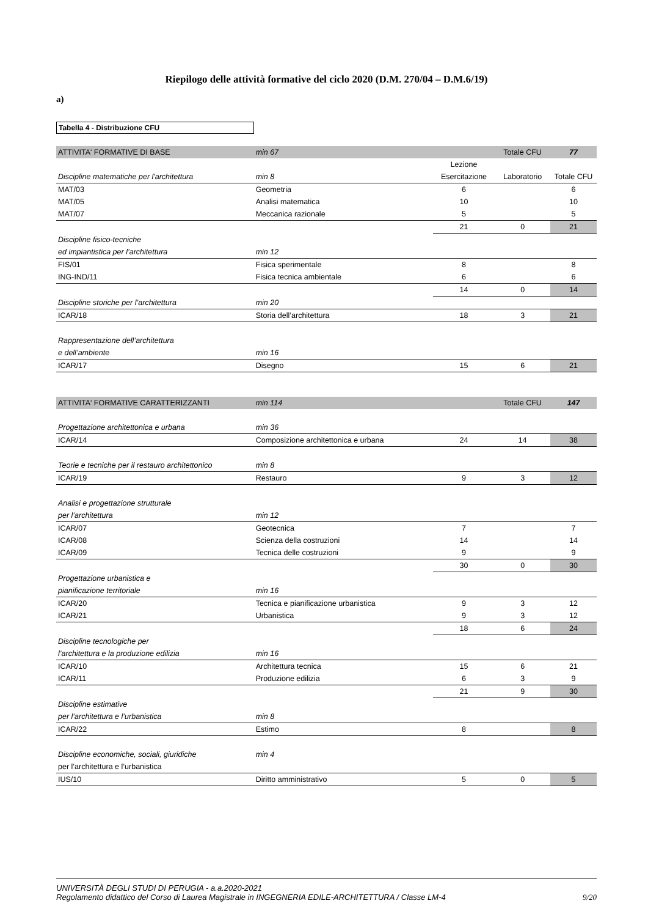Riepilogo delle attività formative del ciclo 2020 (D.M. 270/04 – D.M.6/19)
a)
Tabella 4 - Distribuzione CFU
| ATTIVITA' FORMATIVE DI BASE | min 67 | | Totale CFU | 77 |
| | | Lezione | | |
| Discipline matematiche per l'architettura | min 8 | Esercitazione | Laboratorio | Totale CFU |
| MAT/03 | Geometria | 6 | | 6 |
| MAT/05 | Analisi matematica | 10 | | 10 |
| MAT/07 | Meccanica razionale | 5 | | 5 |
| | | 21 | 0 | 21 |
| Discipline fisico-tecniche | | | | |
| ed impiantistica per l’architettura | min 12 | | | |
| FIS/01 | Fisica sperimentale | 8 | | 8 |
| ING-IND/11 | Fisica tecnica ambientale | 6 | | 6 |
| | | 14 | 0 | 14 |
| Discipline storiche per l’architettura | min 20 | | | |
| ICAR/18 | Storia dell’architettura | 18 | 3 | 21 |
| Rappresentazione dell’architettura | | | | |
| e dell’ambiente | min 16 | | | |
| ICAR/17 | Disegno | 15 | 6 | 21 |
| ATTIVITA' FORMATIVE CARATTERIZZANTI | min 114 | | Totale CFU | 147 |
| Progettazione architettonica e urbana | min 36 | | | |
| ICAR/14 | Composizione architettonica e urbana | 24 | 14 | 38 |
| Teorie e tecniche per il restauro architettonico | min 8 | | | |
| ICAR/19 | Restauro | 9 | 3 | 12 |
| Analisi e progettazione strutturale | | | | |
| per l’architettura | min 12 | | | |
| ICAR/07 | Geotecnica | 7 | | 7 |
| ICAR/08 | Scienza della costruzioni | 14 | | 14 |
| ICAR/09 | Tecnica delle costruzioni | 9 | | 9 |
| | | 30 | 0 | 30 |
| Progettazione urbanistica e | | | | |
| pianificazione territoriale | min 16 | | | |
| ICAR/20 | Tecnica e pianificazione urbanistica | 9 | 3 | 12 |
| ICAR/21 | Urbanistica | 9 | 3 | 12 |
| | | 18 | 6 | 24 |
| Discipline tecnologiche per | | | | |
| l’architettura e la produzione edilizia | min 16 | | | |
| ICAR/10 | Architettura tecnica | 15 | 6 | 21 |
| ICAR/11 | Produzione edilizia | 6 | 3 | 9 |
| | | 21 | 9 | 30 |
| Discipline estimative | | | | |
| per l’architettura e l’urbanistica | min 8 | | | |
| ICAR/22 | Estimo | 8 | | 8 |
| Discipline economiche, sociali, giuridiche | min 4 | | | |
| per l’architettura e l’urbanistica | | | | |
| IUS/10 | Diritto amministrativo | 5 | 0 | 5 |
UNIVERSITÀ DEGLI STUDI DI PERUGIA - a.a.2020-2021
Regolamento didattico del Corso di Laurea Magistrale in INGEGNERIA EDILE-ARCHITETTURA / Classe LM-4 9/20